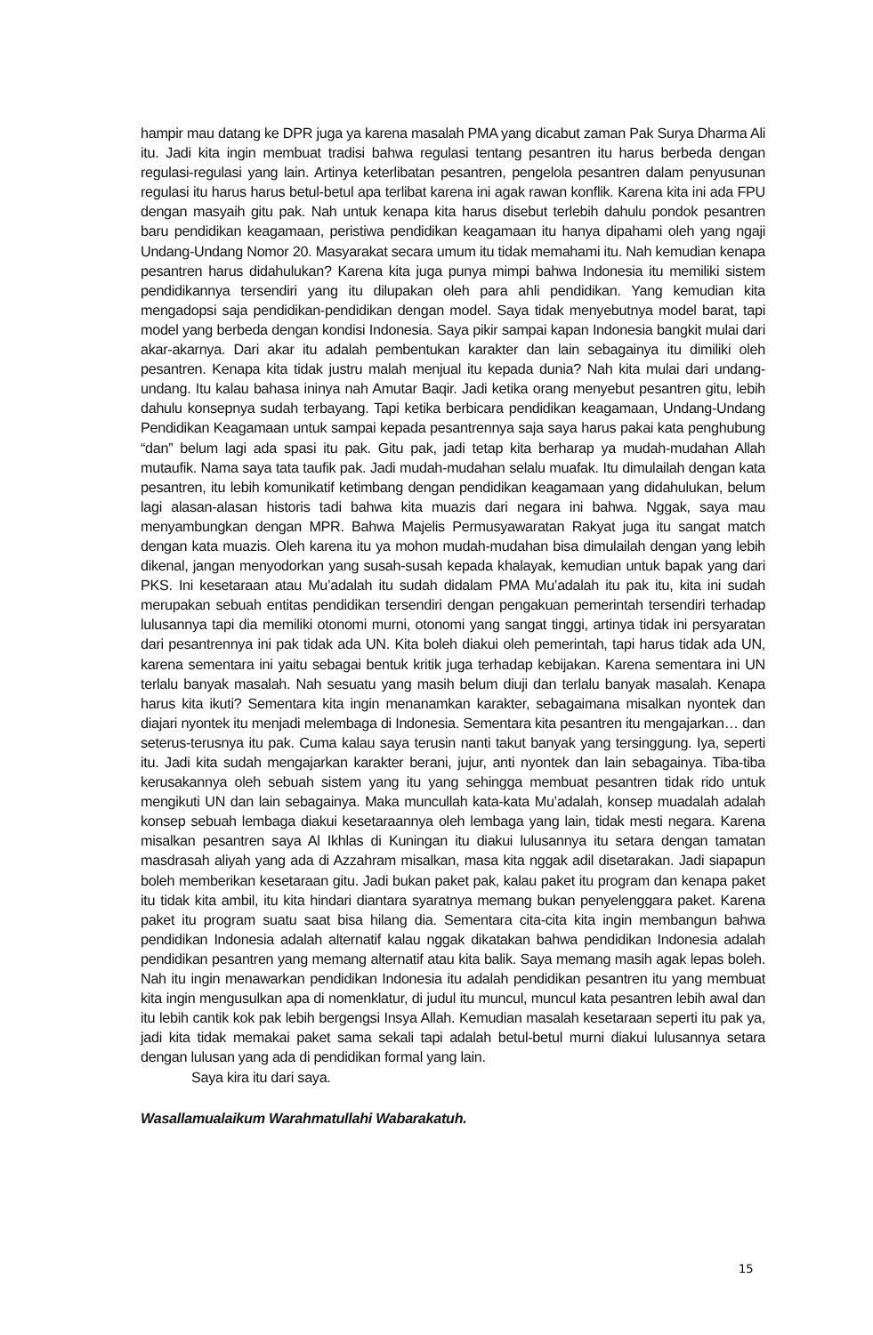hampir mau datang ke DPR juga ya karena masalah PMA yang dicabut zaman Pak Surya Dharma Ali itu. Jadi kita ingin membuat tradisi bahwa regulasi tentang pesantren itu harus berbeda dengan regulasi-regulasi yang lain. Artinya keterlibatan pesantren, pengelola pesantren dalam penyusunan regulasi itu harus harus betul-betul apa terlibat karena ini agak rawan konflik. Karena kita ini ada FPU dengan masyaih gitu pak. Nah untuk kenapa kita harus disebut terlebih dahulu pondok pesantren baru pendidikan keagamaan, peristiwa pendidikan keagamaan itu hanya dipahami oleh yang ngaji Undang-Undang Nomor 20. Masyarakat secara umum itu tidak memahami itu. Nah kemudian kenapa pesantren harus didahulukan? Karena kita juga punya mimpi bahwa Indonesia itu memiliki sistem pendidikannya tersendiri yang itu dilupakan oleh para ahli pendidikan. Yang kemudian kita mengadopsi saja pendidikan-pendidikan dengan model. Saya tidak menyebutnya model barat, tapi model yang berbeda dengan kondisi Indonesia. Saya pikir sampai kapan Indonesia bangkit mulai dari akar-akarnya. Dari akar itu adalah pembentukan karakter dan lain sebagainya itu dimiliki oleh pesantren. Kenapa kita tidak justru malah menjual itu kepada dunia? Nah kita mulai dari undang-undang. Itu kalau bahasa ininya nah Amutar Baqir. Jadi ketika orang menyebut pesantren gitu, lebih dahulu konsepnya sudah terbayang. Tapi ketika berbicara pendidikan keagamaan, Undang-Undang Pendidikan Keagamaan untuk sampai kepada pesantrennya saja saya harus pakai kata penghubung “dan” belum lagi ada spasi itu pak. Gitu pak, jadi tetap kita berharap ya mudah-mudahan Allah mutaufik. Nama saya tata taufik pak. Jadi mudah-mudahan selalu muafak. Itu dimulailah dengan kata pesantren, itu lebih komunikatif ketimbang dengan pendidikan keagamaan yang didahulukan, belum lagi alasan-alasan historis tadi bahwa kita muazis dari negara ini bahwa. Nggak, saya mau menyambungkan dengan MPR. Bahwa Majelis Permusyawaratan Rakyat juga itu sangat match dengan kata muazis. Oleh karena itu ya mohon mudah-mudahan bisa dimulailah dengan yang lebih dikenal, jangan menyodorkan yang susah-susah kepada khalayak, kemudian untuk bapak yang dari PKS. Ini kesetaraan atau Mu’adalah itu sudah didalam PMA Mu’adalah itu pak itu, kita ini sudah merupakan sebuah entitas pendidikan tersendiri dengan pengakuan pemerintah tersendiri terhadap lulusannya tapi dia memiliki otonomi murni, otonomi yang sangat tinggi, artinya tidak ini persyaratan dari pesantrennya ini pak tidak ada UN. Kita boleh diakui oleh pemerintah, tapi harus tidak ada UN, karena sementara ini yaitu sebagai bentuk kritik juga terhadap kebijakan. Karena sementara ini UN terlalu banyak masalah. Nah sesuatu yang masih belum diuji dan terlalu banyak masalah. Kenapa harus kita ikuti? Sementara kita ingin menanamkan karakter, sebagaimana misalkan nyontek dan diajari nyontek itu menjadi melembaga di Indonesia. Sementara kita pesantren itu mengajarkan… dan seterus-terusnya itu pak. Cuma kalau saya terusin nanti takut banyak yang tersinggung. Iya, seperti itu. Jadi kita sudah mengajarkan karakter berani, jujur, anti nyontek dan lain sebagainya. Tiba-tiba kerusakannya oleh sebuah sistem yang itu yang sehingga membuat pesantren tidak rido untuk mengikuti UN dan lain sebagainya. Maka muncullah kata-kata Mu’adalah, konsep muadalah adalah konsep sebuah lembaga diakui kesetaraannya oleh lembaga yang lain, tidak mesti negara. Karena misalkan pesantren saya Al Ikhlas di Kuningan itu diakui lulusannya itu setara dengan tamatan masdrasah aliyah yang ada di Azzahram misalkan, masa kita nggak adil disetarakan. Jadi siapapun boleh memberikan kesetaraan gitu. Jadi bukan paket pak, kalau paket itu program dan kenapa paket itu tidak kita ambil, itu kita hindari diantara syaratnya memang bukan penyelenggara paket. Karena paket itu program suatu saat bisa hilang dia. Sementara cita-cita kita ingin membangun bahwa pendidikan Indonesia adalah alternatif kalau nggak dikatakan bahwa pendidikan Indonesia adalah pendidikan pesantren yang memang alternatif atau kita balik. Saya memang masih agak lepas boleh. Nah itu ingin menawarkan pendidikan Indonesia itu adalah pendidikan pesantren itu yang membuat kita ingin mengusulkan apa di nomenklatur, di judul itu muncul, muncul kata pesantren lebih awal dan itu lebih cantik kok pak lebih bergengsi Insya Allah. Kemudian masalah kesetaraan seperti itu pak ya, jadi kita tidak memakai paket sama sekali tapi adalah betul-betul murni diakui lulusannya setara dengan lulusan yang ada di pendidikan formal yang lain.
Saya kira itu dari saya.
Wasallamualaikum Warahmatullahi Wabarakatuh.
15